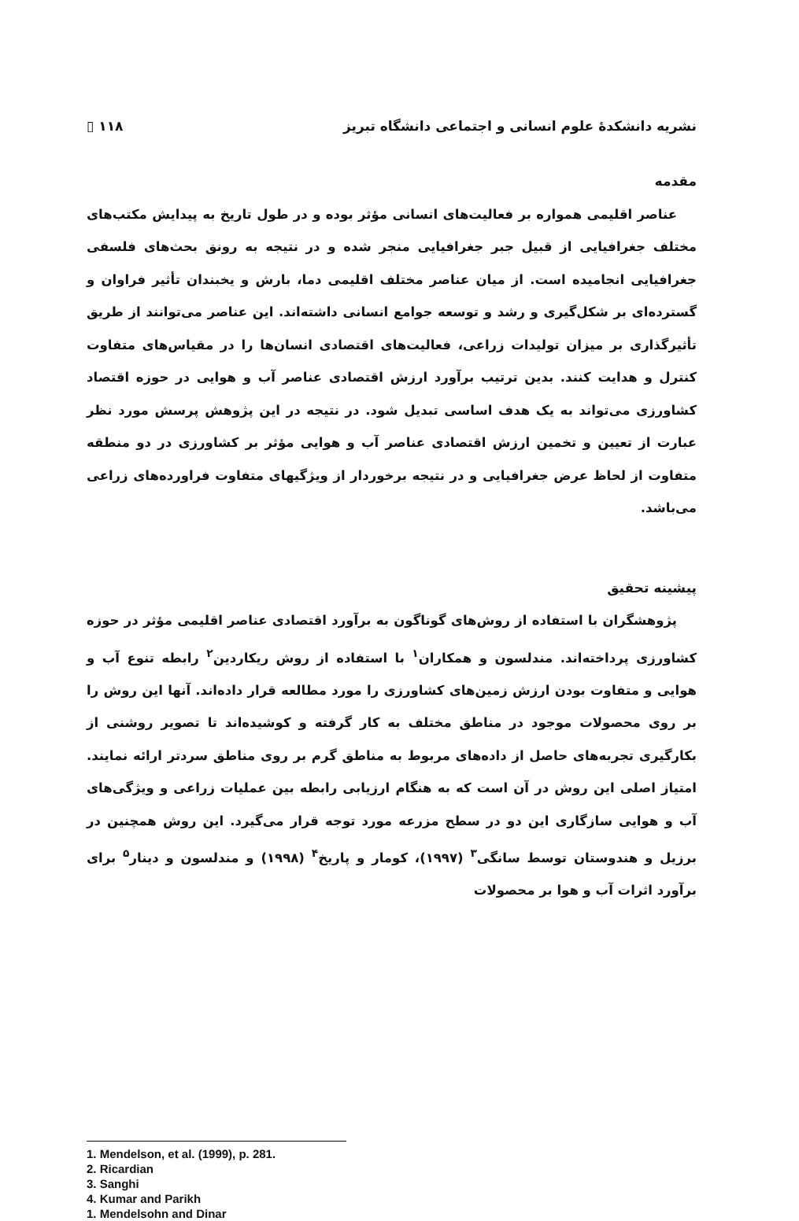نشریه دانشکدهٔ علوم انسانی و اجتماعی دانشگاه تبریز ۱۱۸ ▯
مقدمه
عناصر اقلیمی همواره بر فعالیت‌های انسانی مؤثر بوده و در طول تاریخ به پیدایش مکتب‌های مختلف جغرافیایی از قبیل جبر جغرافیایی منجر شده و در نتیجه به رونق بحث‌های فلسفی جغرافیایی انجامیده است. از میان عناصر مختلف اقلیمی دما، بارش و یخبندان تأثیر فراوان و گسترده‌ای بر شکل‌گیری و رشد و توسعه جوامع انسانی داشته‌اند. این عناصر می‌توانند از طریق تأثیرگذاری بر میزان تولیدات زراعی، فعالیت‌های اقتصادی انسان‌ها را در مقیاس‌های متفاوت کنترل و هدایت کنند. بدین ترتیب برآورد ارزش اقتصادی عناصر آب و هوایی در حوزه اقتصاد کشاورزی می‌تواند به یک هدف اساسی تبدیل شود. در نتیجه در این پژوهش پرسش مورد نظر عبارت از تعیین و تخمین ارزش اقتصادی عناصر آب و هوایی مؤثر بر کشاورزی در دو منطقه متفاوت از لحاظ عرض جغرافیایی و در نتیجه برخوردار از ویژگیهای متفاوت فراورده‌های زراعی می‌باشد.
پیشینه تحقیق
پژوهشگران با استفاده از روش‌های گوناگون به برآورد اقتصادی عناصر اقلیمی مؤثر در حوزه کشاورزی پرداخته‌اند. مندلسون و همکاران<sup>۱</sup> با استفاده از روش ریکاردین<sup>۲</sup> رابطه تنوع آب و هوایی و متفاوت بودن ارزش زمین‌های کشاورزی را مورد مطالعه قرار داده‌اند. آنها این روش را بر روی محصولات موجود در مناطق مختلف به کار گرفته و کوشیده‌اند تا تصویر روشنی از بکارگیری تجربه‌های حاصل از داده‌های مربوط به مناطق گرم بر روی مناطق سردتر ارائه نمایند. امتیاز اصلی این روش در آن است که به هنگام ارزیابی رابطه بین عملیات زراعی و ویژگی‌های آب و هوایی سازگاری این دو در سطح مزرعه مورد توجه قرار می‌گیرد. این روش همچنین در برزیل و هندوستان توسط سانگی<sup>۳</sup> (۱۹۹۷)، کومار و پاریخ<sup>۴</sup> (۱۹۹۸) و مندلسون و دینار<sup>۵</sup> برای برآورد اثرات آب و هوا بر محصولات
1. Mendelson, et al. (1999), p. 281.
2. Ricardian
3. Sanghi
4. Kumar and Parikh
1. Mendelsohn and Dinar